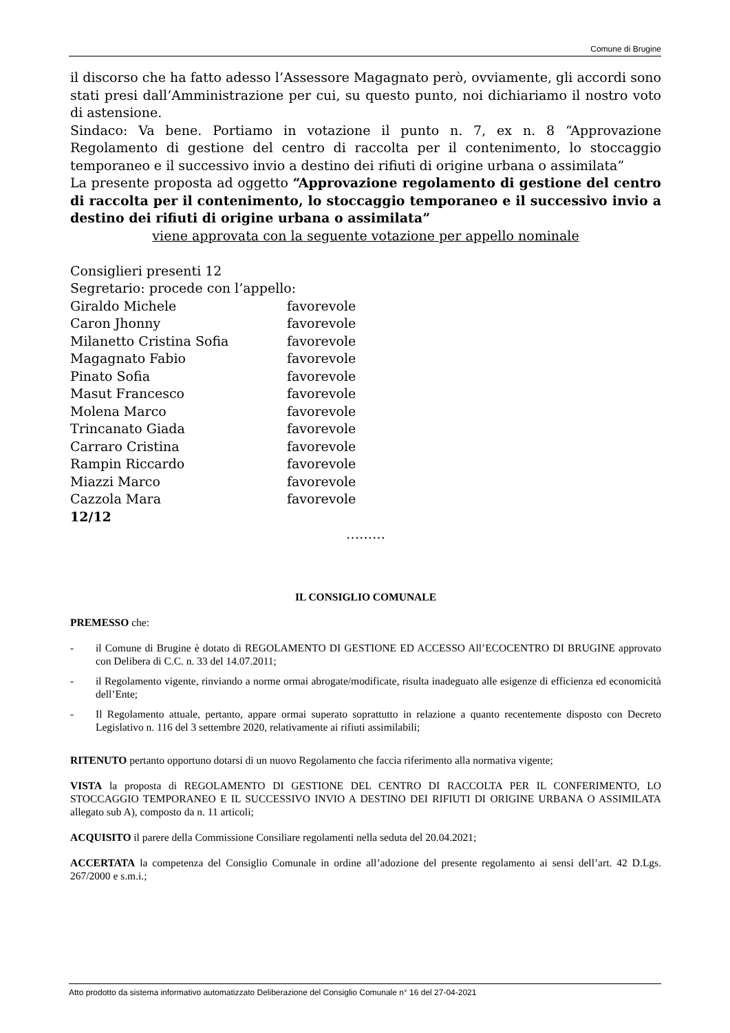Comune di Brugine
il discorso che ha fatto adesso l’Assessore Magagnato però, ovviamente, gli accordi sono stati presi dall’Amministrazione per cui, su questo punto, noi dichiariamo il nostro voto di astensione.
Sindaco: Va bene. Portiamo in votazione il punto n. 7, ex n. 8 “Approvazione Regolamento di gestione del centro di raccolta per il contenimento, lo stoccaggio temporaneo e il successivo invio a destino dei rifiuti di origine urbana o assimilata”
La presente proposta ad oggetto “Approvazione regolamento di gestione del centro di raccolta per il contenimento, lo stoccaggio temporaneo e il successivo invio a destino dei rifiuti di origine urbana o assimilata”
viene approvata con la seguente votazione per appello nominale
Consiglieri presenti 12
Segretario: procede con l’appello:
Giraldo Michele favorevole
Caron Jhonny favorevole
Milanetto Cristina Sofia favorevole
Magagnato Fabio favorevole
Pinato Sofia favorevole
Masut Francesco favorevole
Molena Marco favorevole
Trincanato Giada favorevole
Carraro Cristina favorevole
Rampin Riccardo favorevole
Miazzi Marco favorevole
Cazzola Mara favorevole
12/12
………
IL CONSIGLIO COMUNALE
PREMESSO che:
- il Comune di Brugine è dotato di REGOLAMENTO DI GESTIONE ED ACCESSO All’ECOCENTRO DI BRUGINE approvato con Delibera di C.C. n. 33 del 14.07.2011;
- il Regolamento vigente, rinviando a norme ormai abrogate/modificate, risulta inadeguato alle esigenze di efficienza ed economicità dell’Ente;
- Il Regolamento attuale, pertanto, appare ormai superato soprattutto in relazione a quanto recentemente disposto con Decreto Legislativo n. 116 del 3 settembre 2020, relativamente ai rifiuti assimilabili;
RITENUTO pertanto opportuno dotarsi di un nuovo Regolamento che faccia riferimento alla normativa vigente;
VISTA la proposta di REGOLAMENTO DI GESTIONE DEL CENTRO DI RACCOLTA PER IL CONFERIMENTO, LO STOCCAGGIO TEMPORANEO E IL SUCCESSIVO INVIO A DESTINO DEI RIFIUTI DI ORIGINE URBANA O ASSIMILATA allegato sub A), composto da n. 11 articoli;
ACQUISITO il parere della Commissione Consiliare regolamenti nella seduta del 20.04.2021;
ACCERTATA la competenza del Consiglio Comunale in ordine all’adozione del presente regolamento ai sensi dell’art. 42 D.Lgs. 267/2000 e s.m.i.;
Atto prodotto da sistema informativo automatizzato Deliberazione del Consiglio Comunale n° 16 del 27-04-2021